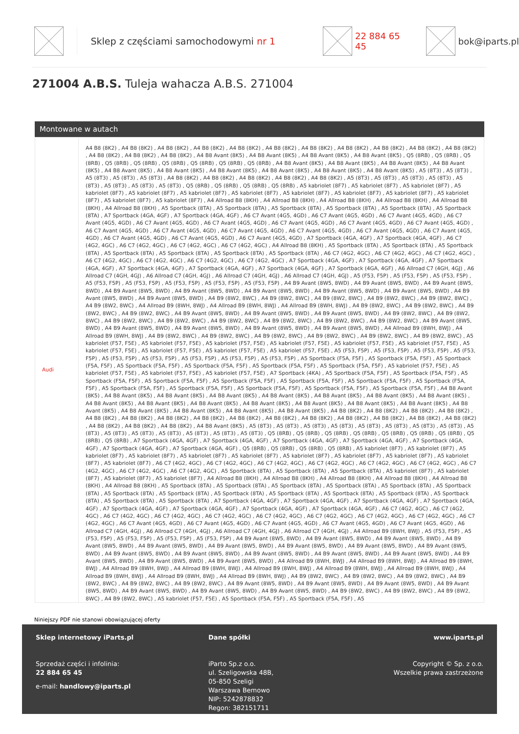Sklep z częściami samochodowymi nr 1 22 884 65 45 bok@iparts.pl
271004 A.B.S. Tuleja wahacza A.B.S. 271004
Montowane w autach
| Audi | A4 B8 (8K2) , A4 B8 (8K2) , A4 B8 (8K2) , A4 B8 (8K2) , A4 B8 (8K2) , A4 B8 (8K2) , A4 B8 (8K2) , A4 B8 (8K2) , A4 B8 (8K2) , A4 B8 (8K2) , A4 B8 (8K2) , A4 B8 (8K2) , A4 B8 (8K2) , A4 B8 (8K2) , A4 B8 Avant (8K5) , A4 B8 Avant (8K5) , A4 B8 Avant (8K5) , A4 B8 Avant (8K5) , Q5 (8RB) , Q5 (8RB) , Q5 (8RB) , Q5 (8RB) , Q5 (8RB) , Q5 (8RB) , Q5 (8RB) , Q5 (8RB) , Q5 (8RB) , A4 B8 Avant (8K5) , A4 B8 Avant (8K5) , A4 B8 Avant (8K5) , A4 B8 Avant (8K5) , A4 B8 Avant (8K5) , A4 B8 Avant (8K5) , A4 B8 Avant (8K5) , A4 B8 Avant (8K5) , A4 B8 Avant (8K5) , A4 B8 Avant (8K5) , A5 (8T3) , A5 (8T3) , A5 (8T3) , A5 (8T3) , A5 (8T3) , A4 B8 (8K2) , A4 B8 (8K2) , A4 B8 (8K2) , A4 B8 (8K2) , A4 B8 (8K2) , A5 (8T3) , A5 (8T3) , A5 (8T3) , A5 (8T3) , A5 (8T3) , A5 (8T3) , A5 (8T3) , A5 (8T3) , Q5 (8RB) , Q5 (8RB) , Q5 (8RB) , Q5 (8RB) , A5 kabriolet (8F7) , A5 kabriolet (8F7) , A5 kabriolet (8F7) , A5 kabriolet (8F7) , A5 kabriolet (8F7) , A5 kabriolet (8F7) , A5 kabriolet (8F7) , A5 kabriolet (8F7) , A5 kabriolet (8F7) , A5 kabriolet (8F7) , A5 kabriolet (8F7) , A5 kabriolet (8F7) , A5 kabriolet (8F7) , A4 Allroad B8 (8KH) , A4 Allroad B8 (8KH) , A4 Allroad B8 (8KH) , A4 Allroad B8 (8KH) , A4 Allroad B8 (8KH) , A4 Allroad B8 (8KH) , A5 Sportback (8TA) , A5 Sportback (8TA) , A5 Sportback (8TA) , A5 Sportback (8TA) , A5 Sportback (8TA) , A5 Sportback (8TA) , A7 Sportback (4GA, 4GF) , A7 Sportback (4GA, 4GF) , A6 C7 Avant (4G5, 4GD) , A6 C7 Avant (4G5, 4GD) , A6 C7 Avant (4G5, 4GD) , A6 C7 Avant (4G5, 4GD) , A6 C7 Avant (4G5, 4GD) , A6 C7 Avant (4G5, 4GD) , A6 C7 Avant (4G5, 4GD) , A6 C7 Avant (4G5, 4GD) , A6 C7 Avant (4G5, 4GD) , A6 C7 Avant (4G5, 4GD) , A6 C7 Avant (4G5, 4GD) , A6 C7 Avant (4G5, 4GD) , A6 C7 Avant (4G5, 4GD) , A6 C7 Avant (4G5, 4GD) , A6 C7 Avant (4G5, 4GD) , A6 C7 Avant (4G5, 4GD) , A6 C7 Avant (4G5, 4GD) , A6 C7 Avant (4G5, 4GD) , A7 Sportback (4GA, 4GF) , A7 Sportback (4GA, 4GF) , A6 C7 (4G2, 4GC) , A6 C7 (4G2, 4GC) , A6 C7 (4G2, 4GC) , A6 C7 (4G2, 4GC) , A4 Allroad B8 (8KH) , A5 Sportback (8TA) , A5 Sportback (8TA) , A5 Sportback (8TA) , A5 Sportback (8TA) , A5 Sportback (8TA) , A5 Sportback (8TA) , A5 Sportback (8TA) , A6 C7 (4G2, 4GC) , A6 C7 (4G2, 4GC) , A6 C7 (4G2, 4GC) , A6 C7 (4G2, 4GC) , A6 C7 (4G2, 4GC) , A6 C7 (4G2, 4GC) , A6 C7 (4G2, 4GC) , A7 Sportback (4GA, 4GF) , A7 Sportback (4GA, 4GF) , A7 Sportback (4GA, 4GF) , A7 Sportback (4GA, 4GF) , A7 Sportback (4GA, 4GF) , A7 Sportback (4GA, 4GF) , A7 Sportback (4GA, 4GF) , A6 Allroad C7 (4GH, 4GJ) , A6 Allroad C7 (4GH, 4GJ) , A6 Allroad C7 (4GH, 4GJ) , A6 Allroad C7 (4GH, 4GJ) , A6 Allroad C7 (4GH, 4GJ) , A5 (F53, F5P) , A5 (F53, F5P) , A5 (F53, F5P) , A5 (F53, F5P) , A5 (F53, F5P) , A5 (F53, F5P) , A5 (F53, F5P) , A5 (F53, F5P) , A4 B9 Avant (8W5, 8WD) , A4 B9 Avant (8W5, 8WD) , A4 B9 Avant (8W5, 8WD) , A4 B9 Avant (8W5, 8WD) , A4 B9 Avant (8W5, 8WD) , A4 B9 Avant (8W5, 8WD) , A4 B9 Avant (8W5, 8WD) , A4 B9 Avant (8W5, 8WD) , A4 B9 Avant (8W5, 8WD) , A4 B9 Avant (8W5, 8WD) , A4 B9 (8W2, 8WC) , A4 B9 (8W2, 8WC) , A4 B9 (8W2, 8WC) , A4 B9 (8W2, 8WC) , A4 B9 (8W2, 8WC) , A4 B9 (8W2, 8WC) , A4 Allroad B9 (8WH, 8WJ) , A4 Allroad B9 (8WH, 8WJ) , A4 Allroad B9 (8WH, 8WJ) , A4 B9 (8W2, 8WC) , A4 B9 (8W2, 8WC) , A4 B9 (8W2, 8WC) , A4 B9 (8W2, 8WC) , A4 B9 Avant (8W5, 8WD) , A4 B9 Avant (8W5, 8WD) , A4 B9 Avant (8W5, 8WD) , A4 B9 (8W2, 8WC) , A4 B9 (8W2, 8WC) , A4 B9 (8W2, 8WC) , A4 B9 (8W2, 8WC) , A4 B9 (8W2, 8WC) , A4 B9 (8W2, 8WC) , A4 B9 (8W2, 8WC) , A4 B9 (8W2, 8WC) , A4 B9 Avant (8W5, 8WD) , A4 B9 Avant (8W5, 8WD) , A4 B9 Avant (8W5, 8WD) , A4 B9 Avant (8W5, 8WD) , A4 B9 Avant (8W5, 8WD) , A4 Allroad B9 (8WH, 8WJ) , A4 Allroad B9 (8WH, 8WJ) , A4 B9 (8W2, 8WC) , A4 B9 (8W2, 8WC) , A4 B9 (8W2, 8WC) , A4 B9 (8W2, 8WC) , A4 B9 (8W2, 8WC) , A4 B9 (8W2, 8WC) , A5 kabriolet (F57, F5E) , A5 kabriolet (F57, F5E) , A5 kabriolet (F57, F5E) , A5 kabriolet (F57, F5E) , A5 kabriolet (F57, F5E) , A5 kabriolet (F57, F5E) , A5 kabriolet (F57, F5E) , A5 kabriolet (F57, F5E) , A5 kabriolet (F57, F5E) , A5 kabriolet (F57, F5E) , A5 (F53, F5P) , A5 (F53, F5P) , A5 (F53, F5P) , A5 (F53, F5P) , A5 (F53, F5P) , A5 (F53, F5P) , A5 (F53, F5P) , A5 (F53, F5P) , A5 (F53, F5P) , A5 Sportback (F5A, F5F) , A5 Sportback (F5A, F5F) , A5 Sportback (F5A, F5F) , A5 Sportback (F5A, F5F) , A5 Sportback (F5A, F5F) , A5 Sportback (F5A, F5F) , A5 Sportback (F5A, F5F) , A5 kabriolet (F57, F5E) , A5 kabriolet (F57, F5E) , A5 kabriolet (F57, F5E) , A5 kabriolet (F57, F5E) , A7 Sportback (4KA) , A5 Sportback (F5A, F5F) , A5 Sportback (F5A, F5F) , A5 Sportback (F5A, F5F) , A5 Sportback (F5A, F5F) , A5 Sportback (F5A, F5F) , A5 Sportback (F5A, F5F) , A5 Sportback (F5A, F5F) , A5 Sportback (F5A, F5F) , A5 Sportback (F5A, F5F) , A5 Sportback (F5A, F5F) , A5 Sportback (F5A, F5F) , A5 Sportback (F5A, F5F) , A5 Sportback (F5A, F5F) , A4 B8 Avant (8K5) , A4 B8 Avant (8K5) , A4 B8 Avant (8K5) , A4 B8 Avant (8K5) , A4 B8 Avant (8K5) , A4 B8 Avant (8K5) , A4 B8 Avant (8K5) , A4 B8 Avant (8K5) , A4 B8 Avant (8K5) , A4 B8 Avant (8K5) , A4 B8 Avant (8K5) , A4 B8 Avant (8K5) , A4 B8 Avant (8K5) , A4 B8 Avant (8K5) , A4 B8 Avant (8K5) , A4 B8 Avant (8K5) , A4 B8 Avant (8K5) , A4 B8 Avant (8K5) , A4 B8 Avant (8K5) , A4 B8 Avant (8K5) , A4 B8 (8K2) , A4 B8 (8K2) , A4 B8 (8K2) , A4 B8 (8K2) , A4 B8 (8K2) , A4 B8 (8K2) , A4 B8 (8K2) , A4 B8 (8K2) , A4 B8 (8K2) , A4 B8 (8K2) , A4 B8 (8K2) , A4 B8 (8K2) , A4 B8 (8K2) , A4 B8 (8K2) , A4 B8 (8K2) , A4 B8 (8K2) , A4 B8 (8K2) , A4 B8 (8K2) , A4 B8 Avant (8K5) , A5 (8T3) , A5 (8T3) , A5 (8T3) , A5 (8T3) , A5 (8T3) , A5 (8T3) , A5 (8T3) , A5 (8T3) , A5 (8T3) , A5 (8T3) , A5 (8T3) , A5 (8T3) , A5 (8T3) , A5 (8T3) , A5 (8T3) , Q5 (8RB) , Q5 (8RB) , Q5 (8RB) , Q5 (8RB) , Q5 (8RB) , Q5 (8RB) , Q5 (8RB) , Q5 (8RB) , Q5 (8RB) , A7 Sportback (4GA, 4GF) , A7 Sportback (4GA, 4GF) , A7 Sportback (4GA, 4GF) , A7 Sportback (4GA, 4GF) , A7 Sportback (4GA, 4GF) , A7 Sportback (4GA, 4GF) , A7 Sportback (4GA, 4GF) , Q5 (8RB) , Q5 (8RB) , Q5 (8RB) , Q5 (8RB) , A5 kabriolet (8F7) , A5 kabriolet (8F7) , A5 kabriolet (8F7) , A5 kabriolet (8F7) , A5 kabriolet (8F7) , A5 kabriolet (8F7) , A5 kabriolet (8F7) , A5 kabriolet (8F7) , A5 kabriolet (8F7) , A5 kabriolet (8F7) , A5 kabriolet (8F7) , A6 C7 (4G2, 4GC) , A6 C7 (4G2, 4GC) , A6 C7 (4G2, 4GC) , A6 C7 (4G2, 4GC) , A6 C7 (4G2, 4GC) , A6 C7 (4G2, 4GC) , A6 C7 (4G2, 4GC) , A6 C7 (4G2, 4GC) , A6 C7 (4G2, 4GC) , A5 Sportback (8TA) , A5 Sportback (8TA) , A5 Sportback (8TA) , A5 kabriolet (8F7) , A5 kabriolet (8F7) , A5 kabriolet (8F7) , A5 kabriolet (8F7) , A4 Allroad B8 (8KH) , A4 Allroad B8 (8KH) , A4 Allroad B8 (8KH) , A4 Allroad B8 (8KH) , A4 Allroad B8 (8KH) , A4 Allroad B8 (8KH) , A5 Sportback (8TA) , A5 Sportback (8TA) , A5 Sportback (8TA) , A5 Sportback (8TA) , A5 Sportback (8TA) , A5 Sportback (8TA) , A5 Sportback (8TA) , A5 Sportback (8TA) , A5 Sportback (8TA) , A5 Sportback (8TA) , A5 Sportback (8TA) , A5 Sportback (8TA) , A5 Sportback (8TA) , A5 Sportback (8TA) , A5 Sportback (8TA) , A7 Sportback (4GA, 4GF) , A7 Sportback (4GA, 4GF) , A7 Sportback (4GA, 4GF) , A7 Sportback (4GA, 4GF) , A7 Sportback (4GA, 4GF) , A7 Sportback (4GA, 4GF) , A7 Sportback (4GA, 4GF) , A7 Sportback (4GA, 4GF) , A6 C7 (4G2, 4GC) , A6 C7 (4G2, 4GC) , A6 C7 (4G2, 4GC) , A6 C7 (4G2, 4GC) , A6 C7 (4G2, 4GC) , A6 C7 (4G2, 4GC) , A6 C7 (4G2, 4GC) , A6 C7 (4G2, 4GC) , A6 C7 (4G2, 4GC) , A6 C7 (4G2, 4GC) , A6 C7 Avant (4G5, 4GD) , A6 C7 Avant (4G5, 4GD) , A6 C7 Avant (4G5, 4GD) , A6 C7 Avant (4G5, 4GD) , A6 C7 Avant (4G5, 4GD) , A6 Allroad C7 (4GH, 4GJ) , A6 Allroad C7 (4GH, 4GJ) , A6 Allroad C7 (4GH, 4GJ) , A6 Allroad C7 (4GH, 4GJ) , A4 Allroad B9 (8WH, 8WJ) , A5 (F53, F5P) , A5 (F53, F5P) , A5 (F53, F5P) , A5 (F53, F5P) , A5 (F53, F5P) , A4 B9 Avant (8W5, 8WD) , A4 B9 Avant (8W5, 8WD) , A4 B9 Avant (8W5, 8WD) , A4 B9 Avant (8W5, 8WD) , A4 B9 Avant (8W5, 8WD) , A4 B9 Avant (8W5, 8WD) , A4 B9 Avant (8W5, 8WD) , A4 B9 Avant (8W5, 8WD) , A4 B9 Avant (8W5, 8WD) , A4 B9 Avant (8W5, 8WD) , A4 B9 Avant (8W5, 8WD) , A4 B9 Avant (8W5, 8WD) , A4 B9 Avant (8W5, 8WD) , A4 B9 Avant (8W5, 8WD) , A4 B9 Avant (8W5, 8WD) , A4 B9 Avant (8W5, 8WD) , A4 B9 Avant (8W5, 8WD) , A4 Allroad B9 (8WH, 8WJ) , A4 Allroad B9 (8WH, 8WJ) , A4 Allroad B9 (8WH, 8WJ) , A4 Allroad B9 (8WH, 8WJ) , A4 Allroad B9 (8WH, 8WJ) , A4 Allroad B9 (8WH, 8WJ) , A4 Allroad B9 (8WH, 8WJ) , A4 Allroad B9 (8WH, 8WJ) , A4 Allroad B9 (8WH, 8WJ) , A4 Allroad B9 (8WH, 8WJ) , A4 Allroad B9 (8WH, 8WJ) , A4 B9 (8W2, 8WC) , A4 B9 (8W2, 8WC) , A4 B9 (8W2, 8WC) , A4 B9 (8W2, 8WC) , A4 B9 (8W2, 8WC) , A4 B9 (8W2, 8WC) , A4 B9 Avant (8W5, 8WD) , A4 B9 Avant (8W5, 8WD) , A4 B9 Avant (8W5, 8WD) , A4 B9 Avant (8W5, 8WD) , A4 B9 Avant (8W5, 8WD) , A4 B9 Avant (8W5, 8WD) , A4 B9 Avant (8W5, 8WD) , A4 B9 (8W2, 8WC) , A4 B9 (8W2, 8WC) , A4 B9 (8W2, 8WC) , A4 B9 (8W2, 8WC) , A5 kabriolet (F57, F5E) , A5 Sportback (F5A, F5F) , A5 Sportback (F5A, F5F) , A5 |
Niniejszy PDF nie stanowi obowiązującej oferty
Sklep internetowy iParts.pl
Sprzedaż części i infolinia:
22 884 65 45
e-mail: handlowy@iparts.pl
Dane spółki
iParto Sp.z o.o.
ul. Szeligowska 48B,
05-850 Szeligi
Warszawa Bemowo
NIP: 5242878832
Regon: 382151711
www.iparts.pl
Copyright © Sp. z o.o.
Wszelkie prawa zastrzeżone